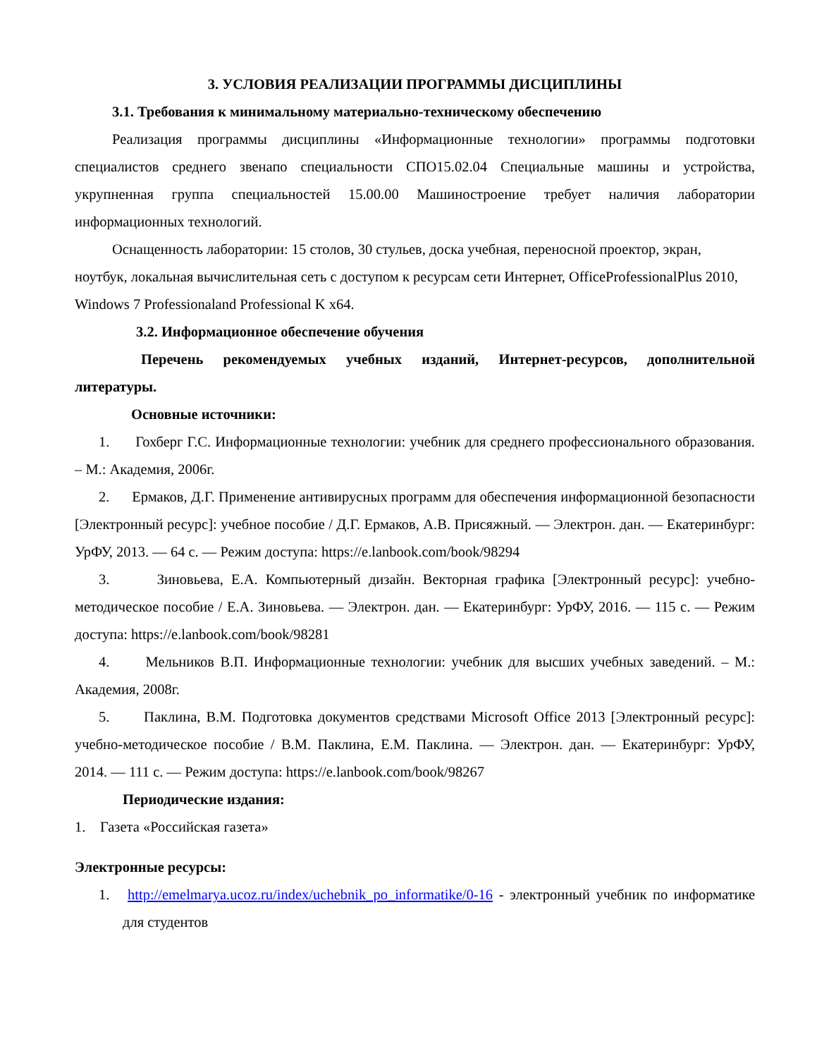3. УСЛОВИЯ РЕАЛИЗАЦИИ ПРОГРАММЫ ДИСЦИПЛИНЫ
3.1. Требования к минимальному материально-техническому обеспечению
Реализация программы дисциплины «Информационные технологии» программы подготовки специалистов среднего звенапо специальности СПО15.02.04 Специальные машины и устройства, укрупненная группа специальностей 15.00.00 Машиностроение требует наличия лаборатории информационных технологий.
Оснащенность лаборатории: 15 столов, 30 стульев, доска учебная, переносной проектор, экран, ноутбук, локальная вычислительная сеть с доступом к ресурсам сети Интернет, OfficeProfessionalPlus 2010, Windows 7 Professionaland Professional K x64.
3.2. Информационное обеспечение обучения
Перечень рекомендуемых учебных изданий, Интернет-ресурсов, дополнительной литературы.
Основные источники:
1. Гохберг Г.С. Информационные технологии: учебник для среднего профессионального образования. – М.: Академия, 2006г.
2. Ермаков, Д.Г. Применение антивирусных программ для обеспечения информационной безопасности [Электронный ресурс]: учебное пособие / Д.Г. Ермаков, А.В. Присяжный. — Электрон. дан. — Екатеринбург: УрФУ, 2013. — 64 с. — Режим доступа: https://e.lanbook.com/book/98294
3. Зиновьева, Е.А. Компьютерный дизайн. Векторная графика [Электронный ресурс]: учебно-методическое пособие / Е.А. Зиновьева. — Электрон. дан. — Екатеринбург: УрФУ, 2016. — 115 с. — Режим доступа: https://e.lanbook.com/book/98281
4. Мельников В.П. Информационные технологии: учебник для высших учебных заведений. – М.: Академия, 2008г.
5. Паклина, В.М. Подготовка документов средствами Microsoft Office 2013 [Электронный ресурс]: учебно-методическое пособие / В.М. Паклина, Е.М. Паклина. — Электрон. дан. — Екатеринбург: УрФУ, 2014. — 111 с. — Режим доступа: https://e.lanbook.com/book/98267
Периодические издания:
1. Газета «Российская газета»
Электронные ресурсы:
1. http://emelmarya.ucoz.ru/index/uchebnik_po_informatike/0-16 - электронный учебник по информатике для студентов